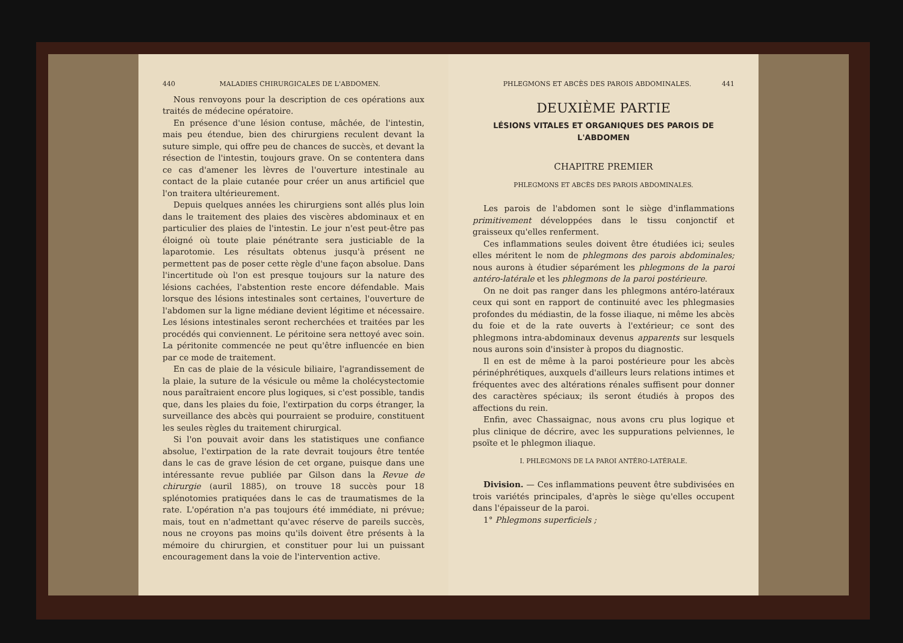440 MALADIES CHIRURGICALES DE L'ABDOMEN.
Nous renvoyons pour la description de ces opérations aux traités de médecine opératoire.
En présence d'une lésion contuse, mâchée, de l'intestin, mais peu étendue, bien des chirurgiens reculent devant la suture simple, qui offre peu de chances de succès, et devant la résection de l'intestin, toujours grave. On se contentera dans ce cas d'amener les lèvres de l'ouverture intestinale au contact de la plaie cutanée pour créer un anus artificiel que l'on traitera ultérieurement.
Depuis quelques années les chirurgiens sont allés plus loin dans le traitement des plaies des viscères abdominaux et en particulier des plaies de l'intestin. Le jour n'est peut-être pas éloigné où toute plaie pénétrante sera justiciable de la laparotomie. Les résultats obtenus jusqu'à présent ne permettent pas de poser cette règle d'une façon absolue. Dans l'incertitude où l'on est presque toujours sur la nature des lésions cachées, l'abstention reste encore défendable. Mais lorsque des lésions intestinales sont certaines, l'ouverture de l'abdomen sur la ligne médiane devient légitime et nécessaire. Les lésions intestinales seront recherchées et traitées par les procédés qui conviennent. Le péritoine sera nettoyé avec soin. La péritonite commencée ne peut qu'être influencée en bien par ce mode de traitement.
En cas de plaie de la vésicule biliaire, l'agrandissement de la plaie, la suture de la vésicule ou même la cholécystectomie nous paraîtraient encore plus logiques, si c'est possible, tandis que, dans les plaies du foie, l'extirpation du corps étranger, la surveillance des abcès qui pourraient se produire, constituent les seules règles du traitement chirurgical.
Si l'on pouvait avoir dans les statistiques une confiance absolue, l'extirpation de la rate devrait toujours être tentée dans le cas de grave lésion de cet organe, puisque dans une intéressante revue publiée par Gilson dans la Revue de chirurgie (auril 1885), on trouve 18 succès pour 18 splénotomies pratiquées dans le cas de traumatismes de la rate. L'opération n'a pas toujours été immédiate, ni prévue; mais, tout en n'admettant qu'avec réserve de pareils succès, nous ne croyons pas moins qu'ils doivent être présents à la mémoire du chirurgien, et constituer pour lui un puissant encouragement dans la voie de l'intervention active.
PHLEGMONS ET ABCÈS DES PAROIS ABDOMINALES. 441
DEUXIÈME PARTIE
LÉSIONS VITALES ET ORGANIQUES DES PAROIS DE L'ABDOMEN
CHAPITRE PREMIER
PHLEGMONS ET ABCÈS DES PAROIS ABDOMINALES.
Les parois de l'abdomen sont le siège d'inflammations primitivement développées dans le tissu conjonctif et graisseux qu'elles renferment.
Ces inflammations seules doivent être étudiées ici; seules elles méritent le nom de phlegmons des parois abdominales; nous aurons à étudier séparément les phlegmons de la paroi antéro-latérale et les phlegmons de la paroi postérieure.
On ne doit pas ranger dans les phlegmons antéro-latéraux ceux qui sont en rapport de continuité avec les phlegmasies profondes du médiastin, de la fosse iliaque, ni même les abcès du foie et de la rate ouverts à l'extérieur; ce sont des phlegmons intra-abdominaux devenus apparents sur lesquels nous aurons soin d'insister à propos du diagnostic.
Il en est de même à la paroi postérieure pour les abcès périnéphrétiques, auxquels d'ailleurs leurs relations intimes et fréquentes avec des altérations rénales suffisent pour donner des caractères spéciaux; ils seront étudiés à propos des affections du rein.
Enfin, avec Chassaignac, nous avons cru plus logique et plus clinique de décrire, avec les suppurations pelviennes, le psoïte et le phlegmon iliaque.
I. PHLEGMONS DE LA PAROI ANTÉRO-LATÉRALE.
Division. — Ces inflammations peuvent être subdivisées en trois variétés principales, d'après le siège qu'elles occupent dans l'épaisseur de la paroi.
1° Phlegmons superficiels ;